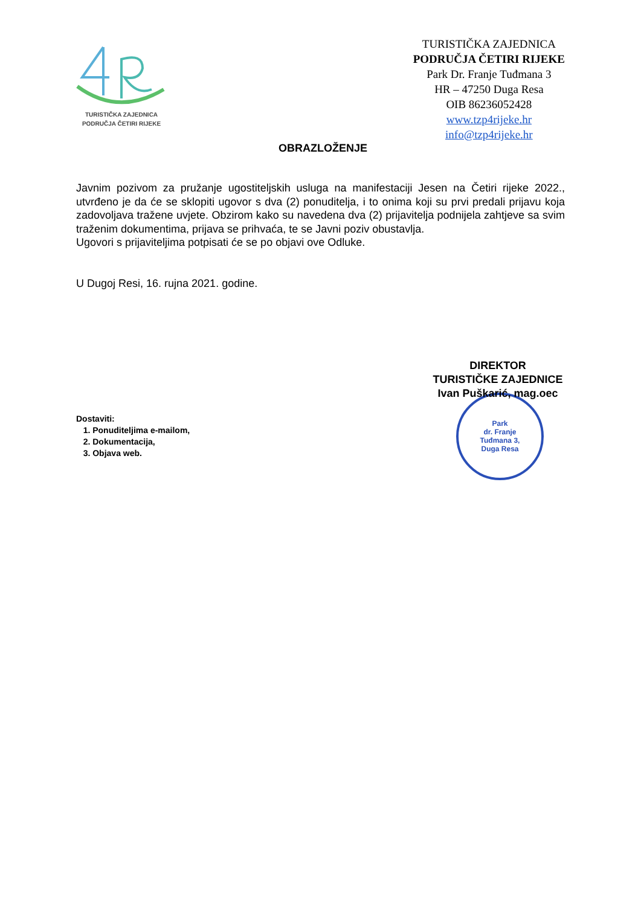TURISTIČKA ZAJEDNICA
PODRUČJA ČETIRI RIJEKE
TURISTIČKA ZAJEDNICA
PODRUČJA ČETIRI RIJEKE
Park Dr. Franje Tuđmana 3
HR – 47250 Duga Resa
OIB 86236052428
www.tzp4rijeke.hr
info@tzp4rijeke.hr
OBRAZLOŽENJE
Javnim pozivom za pružanje ugostiteljskih usluga na manifestaciji Jesen na Četiri rijeke 2022., utvrđeno je da će se sklopiti ugovor s dva (2) ponuditelja, i to onima koji su prvi predali prijavu koja zadovoljava tražene uvjete. Obzirom kako su navedena dva (2) prijavitelja podnijela zahtjeve sa svim traženim dokumentima, prijava se prihvaća, te se Javni poziv obustavlja.
Ugovori s prijaviteljima potpisati će se po objavi ove Odluke.
U Dugoj Resi, 16. rujna 2021. godine.
Park
dr. Franje
Tuđmana 3,
Duga Resa
DIREKTOR
TURISTIČKE ZAJEDNICE
Ivan Puškarić, mag.oec
Dostaviti:
1. Ponuditeljima e-mailom,
2. Dokumentacija,
3. Objava web.